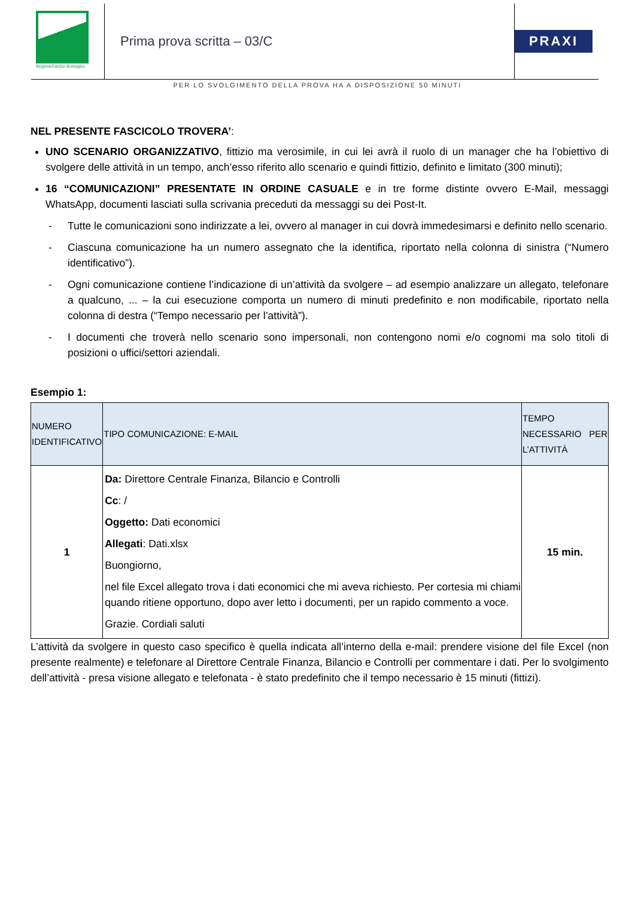RegioneEmilia-Romagna
Prima prova scritta – 03/C PRAXI
PER LO SVOLGIMENTO DELLA PROVA HA A DISPOSIZIONE 50 MINUTI
NEL PRESENTE FASCICOLO TROVERA’:
UNO SCENARIO ORGANIZZATIVO, fittizio ma verosimile, in cui lei avrà il ruolo di un manager che ha l’obiettivo di svolgere delle attività in un tempo, anch’esso riferito allo scenario e quindi fittizio, definito e limitato (300 minuti);
16 “COMUNICAZIONI” PRESENTATE IN ORDINE CASUALE e in tre forme distinte ovvero E-Mail, messaggi WhatsApp, documenti lasciati sulla scrivania preceduti da messaggi su dei Post-It.
- Tutte le comunicazioni sono indirizzate a lei, ovvero al manager in cui dovrà immedesimarsi e definito nello scenario.
- Ciascuna comunicazione ha un numero assegnato che la identifica, riportato nella colonna di sinistra (“Numero identificativo”).
- Ogni comunicazione contiene l’indicazione di un’attività da svolgere – ad esempio analizzare un allegato, telefonare a qualcuno, ... – la cui esecuzione comporta un numero di minuti predefinito e non modificabile, riportato nella colonna di destra (“Tempo necessario per l’attività”).
- I documenti che troverà nello scenario sono impersonali, non contengono nomi e/o cognomi ma solo titoli di posizioni o uffici/settori aziendali.
Esempio 1:
| NUMERO IDENTIFICATIVO | TIPO COMUNICAZIONE: E-MAIL | TEMPO NECESSARIO PER L’ATTIVITÀ |
| --- | --- | --- |
| 1 | Da: Direttore Centrale Finanza, Bilancio e Controlli Cc : / Oggetto: Dati economici Allegati : Dati.xlsx Buongiorno, nel file Excel allegato trova i dati economici che mi aveva richiesto. Per cortesia mi chiami quando ritiene opportuno, dopo aver letto i documenti, per un rapido commento a voce. Grazie. Cordiali saluti | 15 min. |
L’attività da svolgere in questo caso specifico è quella indicata all’interno della e-mail: prendere visione del file Excel (non presente realmente) e telefonare al Direttore Centrale Finanza, Bilancio e Controlli per commentare i dati. Per lo svolgimento dell’attività - presa visione allegato e telefonata - è stato predefinito che il tempo necessario è 15 minuti (fittizi).